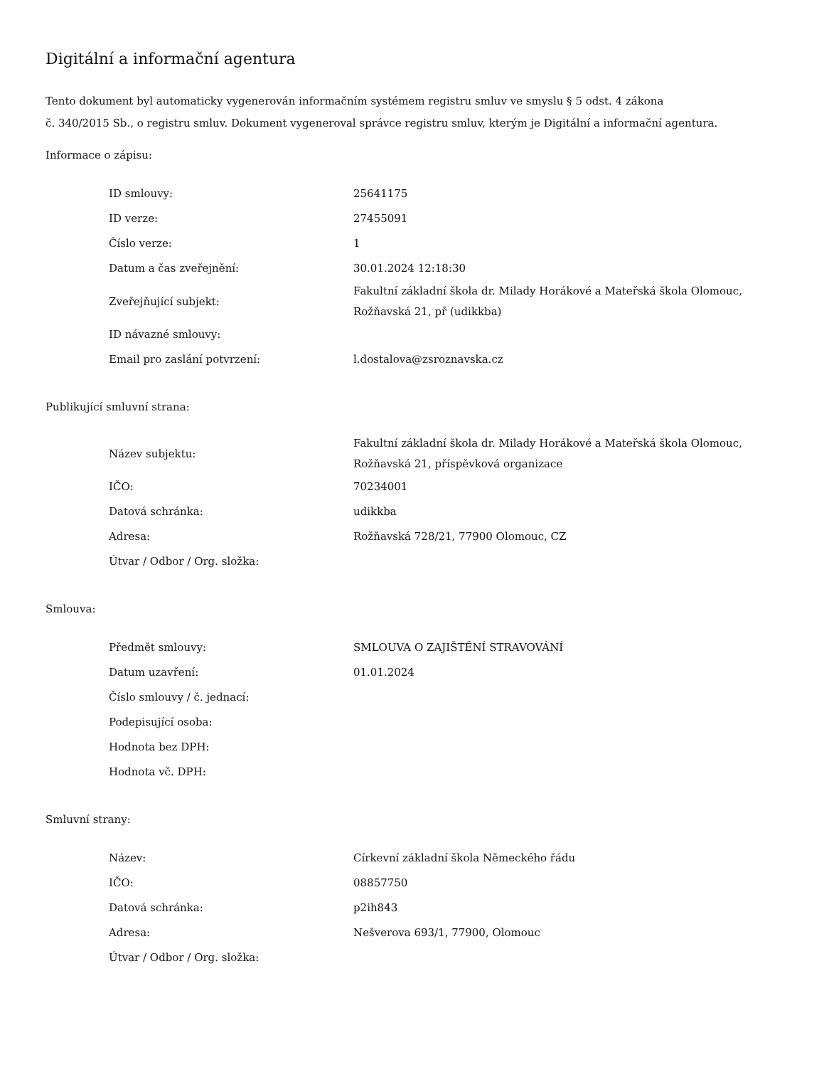Digitální a informační agentura
Tento dokument byl automaticky vygenerován informačním systémem registru smluv ve smyslu § 5 odst. 4 zákona
č. 340/2015 Sb., o registru smluv. Dokument vygeneroval správce registru smluv, kterým je Digitální a informační agentura.
Informace o zápisu:
| ID smlouvy: | 25641175 |
| ID verze: | 27455091 |
| Číslo verze: | 1 |
| Datum a čas zveřejnění: | 30.01.2024 12:18:30 |
| Zveřejňující subjekt: | Fakultní základní škola dr. Milady Horákové a Mateřská škola Olomouc, Rožňavská 21, př (udikkba) |
| ID návazné smlouvy: | |
| Email pro zaslání potvrzení: | l.dostalova@zsroznavska.cz |
Publikující smluvní strana:
| Název subjektu: | Fakultní základní škola dr. Milady Horákové a Mateřská škola Olomouc, Rožňavská 21, příspěvková organizace |
| IČO: | 70234001 |
| Datová schránka: | udikkba |
| Adresa: | Rožňavská 728/21, 77900 Olomouc, CZ |
| Útvar / Odbor / Org. složka: | |
Smlouva:
| Předmět smlouvy: | SMLOUVA O ZAJIŠTĚNÍ STRAVOVÁNÍ |
| Datum uzavření: | 01.01.2024 |
| Číslo smlouvy / č. jednací: | |
| Podepisující osoba: | |
| Hodnota bez DPH: | |
| Hodnota vč. DPH: | |
Smluvní strany:
| Název: | Církevní základní škola Německého řádu |
| IČO: | 08857750 |
| Datová schránka: | p2ih843 |
| Adresa: | Nešverova 693/1, 77900, Olomouc |
| Útvar / Odbor / Org. složka: | |